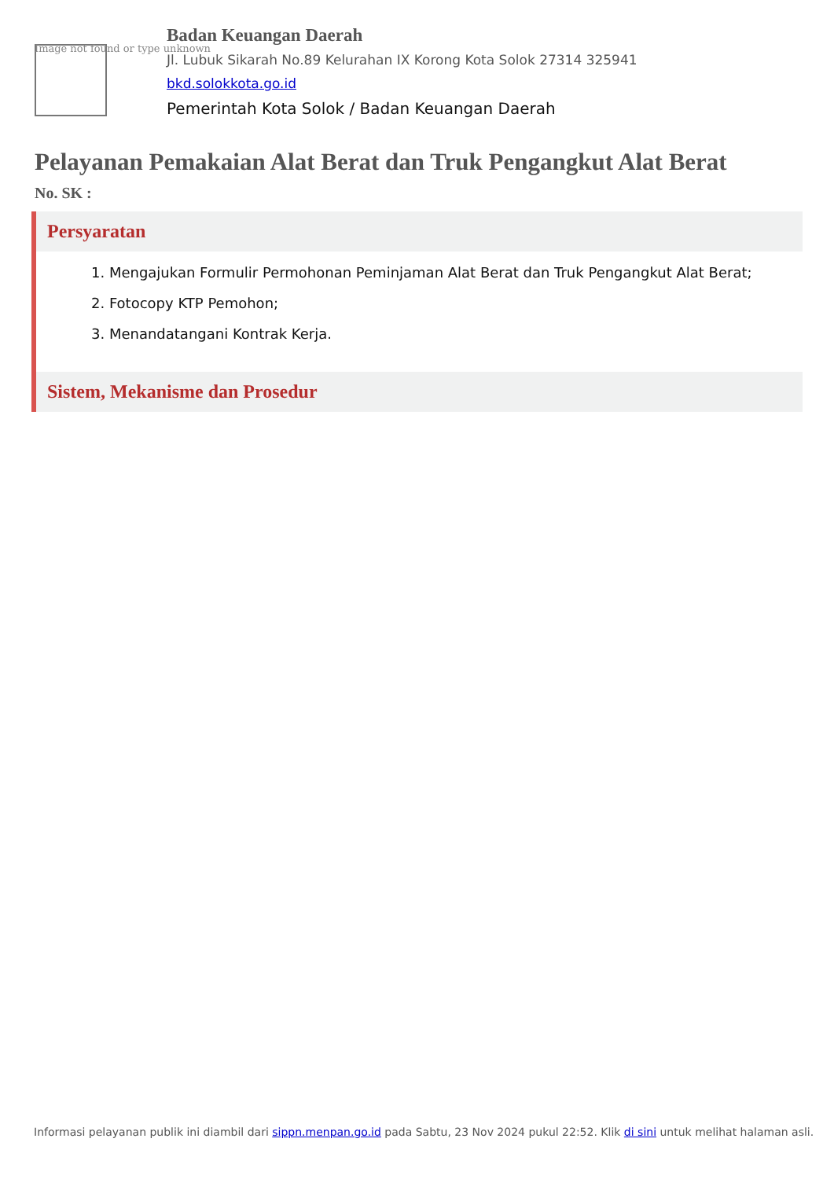Image not found or type unknown
Badan Keuangan Daerah
Jl. Lubuk Sikarah No.89 Kelurahan IX Korong Kota Solok 27314 325941
bkd.solokkota.go.id
Pemerintah Kota Solok / Badan Keuangan Daerah
Pelayanan Pemakaian Alat Berat dan Truk Pengangkut Alat Berat
No. SK :
Persyaratan
1. Mengajukan Formulir Permohonan Peminjaman Alat Berat dan Truk Pengangkut Alat Berat;
2. Fotocopy KTP Pemohon;
3. Menandatangani Kontrak Kerja.
Sistem, Mekanisme dan Prosedur
Informasi pelayanan publik ini diambil dari sippn.menpan.go.id pada Sabtu, 23 Nov 2024 pukul 22:52. Klik di sini untuk melihat halaman asli.